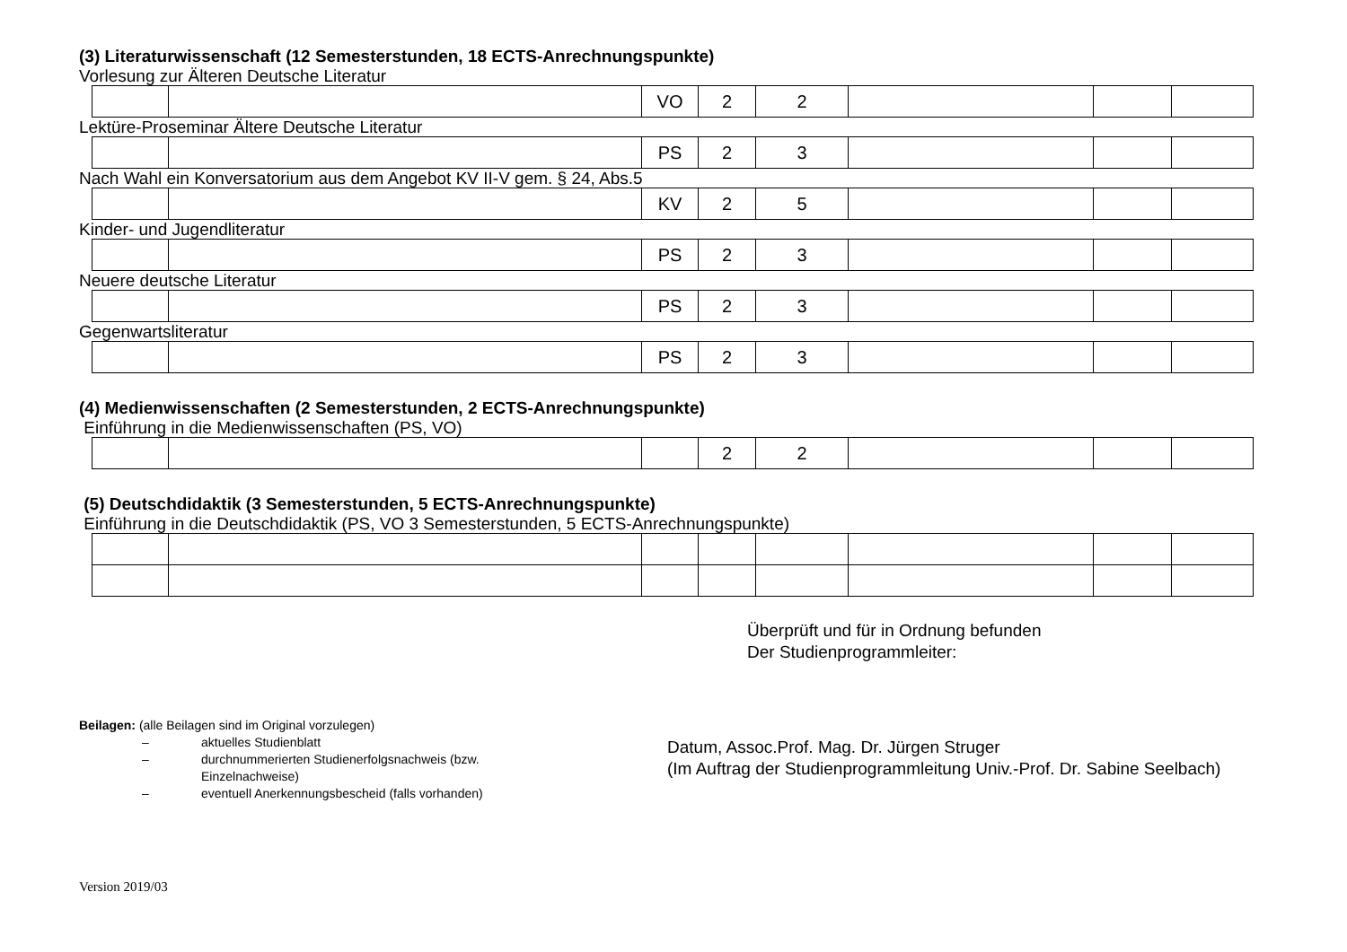(3) Literaturwissenschaft (12 Semesterstunden, 18 ECTS-Anrechnungspunkte)
Vorlesung zur Älteren Deutsche Literatur
| | | VO | 2 | 2 | | | |
Lektüre-Proseminar Ältere Deutsche Literatur
| | | PS | 2 | 3 | | | |
Nach Wahl ein Konversatorium aus dem Angebot KV II-V gem. § 24, Abs.5
| | | KV | 2 | 5 | | | |
Kinder- und Jugendliteratur
| | | PS | 2 | 3 | | | |
Neuere deutsche Literatur
| | | PS | 2 | 3 | | | |
Gegenwartsliteratur
| | | PS | 2 | 3 | | | |
(4) Medienwissenschaften (2 Semesterstunden, 2 ECTS-Anrechnungspunkte)
Einführung in die Medienwissenschaften (PS, VO)
| | | | 2 | 2 | | | |
(5) Deutschdidaktik (3 Semesterstunden, 5 ECTS-Anrechnungspunkte)
Einführung in die Deutschdidaktik (PS, VO 3 Semesterstunden, 5 ECTS-Anrechnungspunkte)
Überprüft und für in Ordnung befunden
Der Studienprogrammleiter:
Beilagen: (alle Beilagen sind im Original vorzulegen)
– aktuelles Studienblatt
– durchnummerierten Studienerfolgsnachweis (bzw. Einzelnachweise)
– eventuell Anerkennungsbescheid (falls vorhanden)
Datum, Assoc.Prof. Mag. Dr. Jürgen Struger
(Im Auftrag der Studienprogrammleitung Univ.-Prof. Dr. Sabine Seelbach)
Version 2019/03